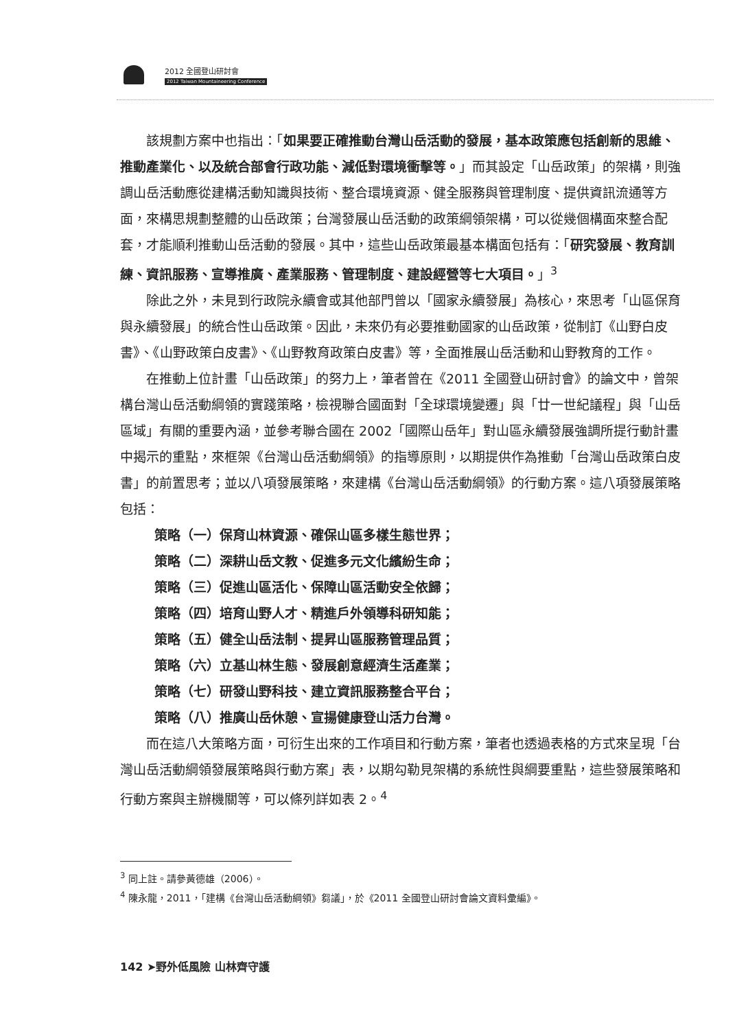2012 全國登山研討會
2012 Taiwan Mountaineering Conference
該規劃方案中也指出：「如果要正確推動台灣山岳活動的發展，基本政策應包括創新的思維、推動產業化、以及統合部會行政功能、減低對環境衝擊等。」而其設定「山岳政策」的架構，則強調山岳活動應從建構活動知識與技術、整合環境資源、健全服務與管理制度、提供資訊流通等方面，來構思規劃整體的山岳政策；台灣發展山岳活動的政策綱領架構，可以從幾個構面來整合配套，才能順利推動山岳活動的發展。其中，這些山岳政策最基本構面包括有：「研究發展、教育訓練、資訊服務、宣導推廣、產業服務、管理制度、建設經營等七大項目。」<sup>3</sup>
除此之外，未見到行政院永續會或其他部門曾以「國家永續發展」為核心，來思考「山區保育與永續發展」的統合性山岳政策。因此，未來仍有必要推動國家的山岳政策，從制訂《山野白皮書》、《山野政策白皮書》、《山野教育政策白皮書》等，全面推展山岳活動和山野教育的工作。
在推動上位計畫「山岳政策」的努力上，筆者曾在《2011 全國登山研討會》的論文中，曾架構台灣山岳活動綱領的實踐策略，檢視聯合國面對「全球環境變遷」與「廿一世紀議程」與「山岳區域」有關的重要內涵，並參考聯合國在 2002「國際山岳年」對山區永續發展強調所提行動計畫中揭示的重點，來框架《台灣山岳活動綱領》的指導原則，以期提供作為推動「台灣山岳政策白皮書」的前置思考；並以八項發展策略，來建構《台灣山岳活動綱領》的行動方案。這八項發展策略包括：
策略（一）保育山林資源、確保山區多樣生態世界；
策略（二）深耕山岳文教、促進多元文化繽紛生命；
策略（三）促進山區活化、保障山區活動安全依歸；
策略（四）培育山野人才、精進戶外領導科研知能；
策略（五）健全山岳法制、提昇山區服務管理品質；
策略（六）立基山林生態、發展創意經濟生活產業；
策略（七）研發山野科技、建立資訊服務整合平台；
策略（八）推廣山岳休憩、宣揚健康登山活力台灣。
而在這八大策略方面，可衍生出來的工作項目和行動方案，筆者也透過表格的方式來呈現「台灣山岳活動綱領發展策略與行動方案」表，以期勾勒見架構的系統性與綱要重點，這些發展策略和行動方案與主辦機關等，可以條列詳如表 2。<sup>4</sup>
<sup>3</sup> 同上註。請參黃德雄（2006）。
<sup>4</sup> 陳永龍，2011，「建構《台灣山岳活動綱領》芻議」，於《2011 全國登山研討會論文資料彙編》。
142 ➤野外低風險 山林齊守護